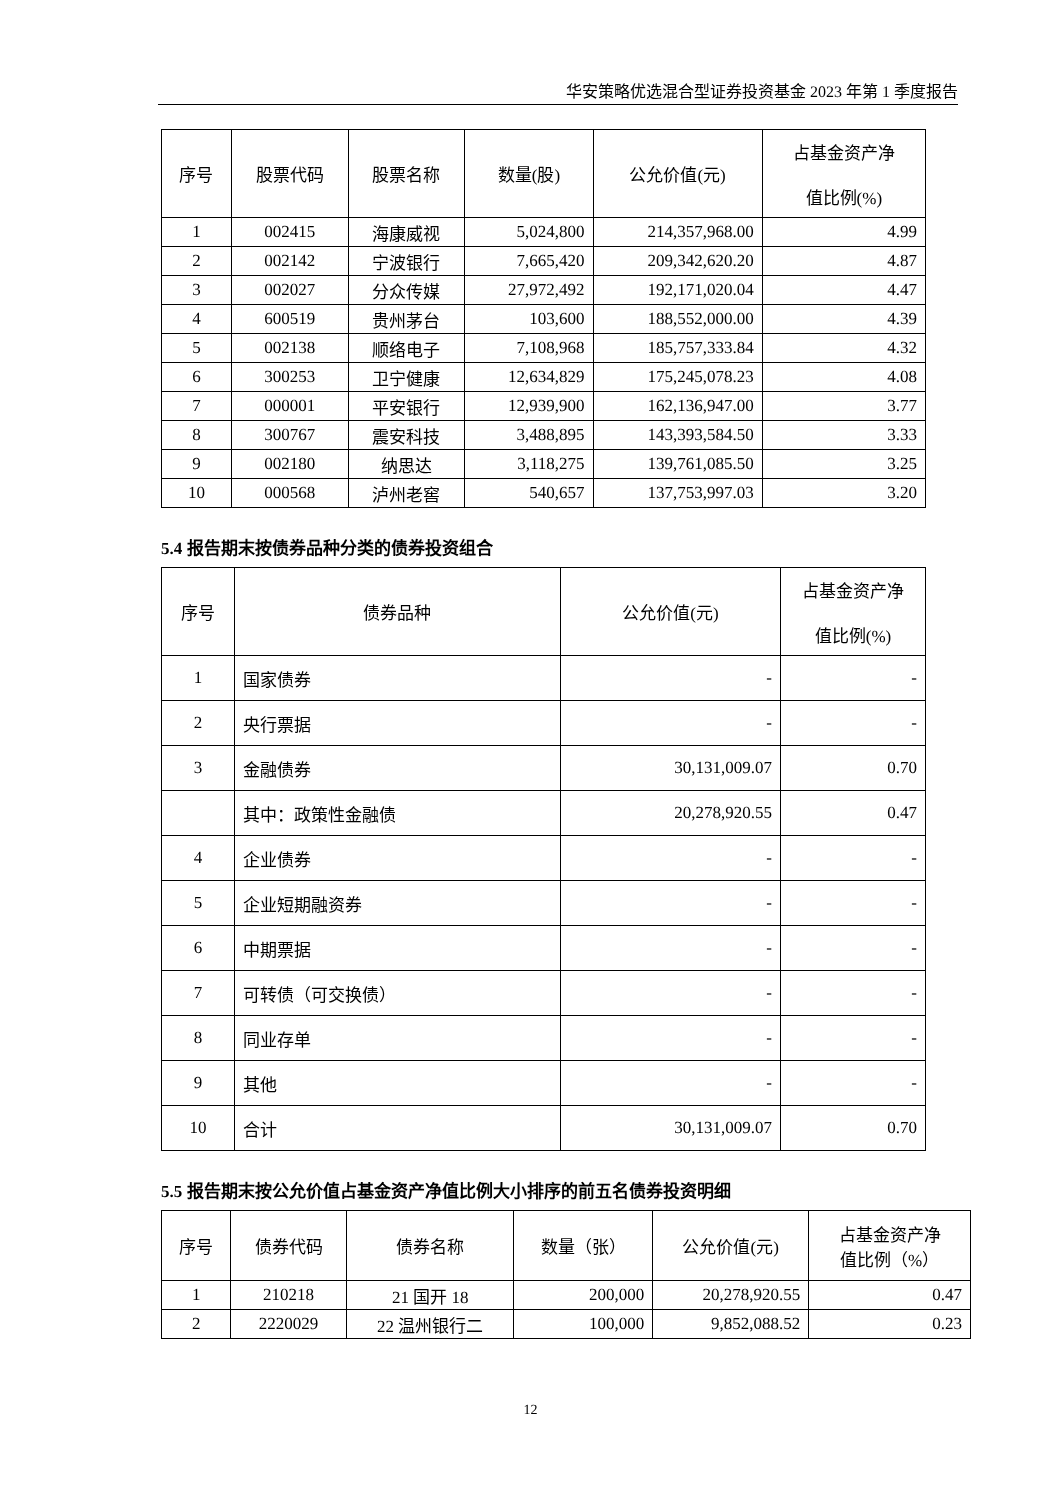华安策略优选混合型证券投资基金 2023 年第 1 季度报告
| 序号 | 股票代码 | 股票名称 | 数量(股) | 公允价值(元) | 占基金资产净 值比例(%) |
| --- | --- | --- | --- | --- | --- |
| 1 | 002415 | 海康威视 | 5,024,800 | 214,357,968.00 | 4.99 |
| 2 | 002142 | 宁波银行 | 7,665,420 | 209,342,620.20 | 4.87 |
| 3 | 002027 | 分众传媒 | 27,972,492 | 192,171,020.04 | 4.47 |
| 4 | 600519 | 贵州茅台 | 103,600 | 188,552,000.00 | 4.39 |
| 5 | 002138 | 顺络电子 | 7,108,968 | 185,757,333.84 | 4.32 |
| 6 | 300253 | 卫宁健康 | 12,634,829 | 175,245,078.23 | 4.08 |
| 7 | 000001 | 平安银行 | 12,939,900 | 162,136,947.00 | 3.77 |
| 8 | 300767 | 震安科技 | 3,488,895 | 143,393,584.50 | 3.33 |
| 9 | 002180 | 纳思达 | 3,118,275 | 139,761,085.50 | 3.25 |
| 10 | 000568 | 泸州老窖 | 540,657 | 137,753,997.03 | 3.20 |
5.4 报告期末按债券品种分类的债券投资组合
| 序号 | 债券品种 | 公允价值(元) | 占基金资产净 值比例(%) |
| --- | --- | --- | --- |
| 1 | 国家债券 | - | - |
| 2 | 央行票据 | - | - |
| 3 | 金融债券 | 30,131,009.07 | 0.70 |
| | 其中：政策性金融债 | 20,278,920.55 | 0.47 |
| 4 | 企业债券 | - | - |
| 5 | 企业短期融资券 | - | - |
| 6 | 中期票据 | - | - |
| 7 | 可转债（可交换债） | - | - |
| 8 | 同业存单 | - | - |
| 9 | 其他 | - | - |
| 10 | 合计 | 30,131,009.07 | 0.70 |
5.5 报告期末按公允价值占基金资产净值比例大小排序的前五名债券投资明细
| 序号 | 债券代码 | 债券名称 | 数量（张） | 公允价值(元) | 占基金资产净 值比例（%） |
| --- | --- | --- | --- | --- | --- |
| 1 | 210218 | 21 国开 18 | 200,000 | 20,278,920.55 | 0.47 |
| 2 | 2220029 | 22 温州银行二 | 100,000 | 9,852,088.52 | 0.23 |
12